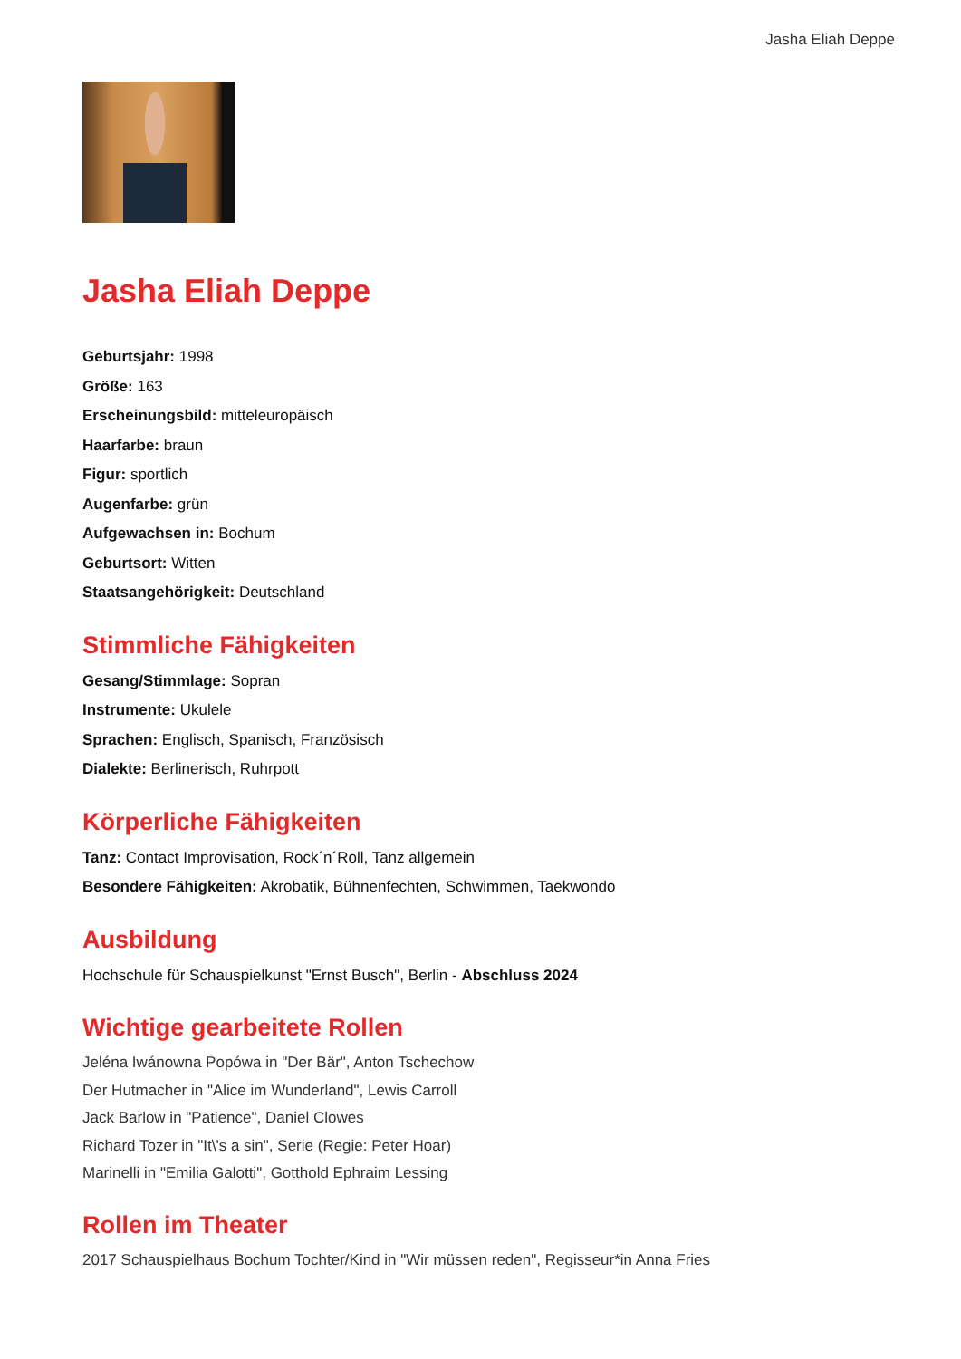Jasha Eliah Deppe
Jasha Eliah Deppe
Geburtsjahr: 1998
Größe: 163
Erscheinungsbild: mitteleuropäisch
Haarfarbe: braun
Figur: sportlich
Augenfarbe: grün
Aufgewachsen in: Bochum
Geburtsort: Witten
Staatsangehörigkeit: Deutschland
Stimmliche Fähigkeiten
Gesang/Stimmlage: Sopran
Instrumente: Ukulele
Sprachen: Englisch, Spanisch, Französisch
Dialekte: Berlinerisch, Ruhrpott
Körperliche Fähigkeiten
Tanz: Contact Improvisation, Rock´n´Roll, Tanz allgemein
Besondere Fähigkeiten: Akrobatik, Bühnenfechten, Schwimmen, Taekwondo
Ausbildung
Hochschule für Schauspielkunst "Ernst Busch", Berlin - Abschluss 2024
Wichtige gearbeitete Rollen
Jeléna Iwánowna Popówa in "Der Bär", Anton Tschechow
Der Hutmacher in "Alice im Wunderland", Lewis Carroll
Jack Barlow in "Patience", Daniel Clowes
Richard Tozer in "It\'s a sin", Serie (Regie: Peter Hoar)
Marinelli in "Emilia Galotti", Gotthold Ephraim Lessing
Rollen im Theater
2017 Schauspielhaus Bochum Tochter/Kind in "Wir müssen reden", Regisseur*in Anna Fries